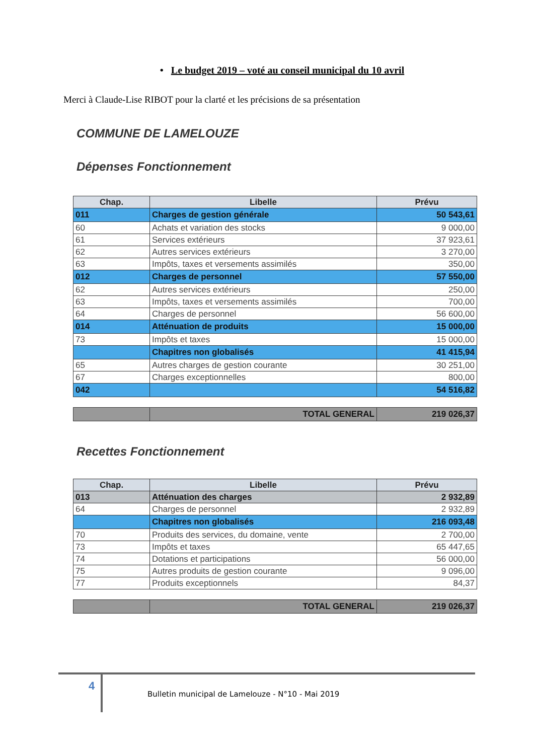• Le budget 2019 – voté au conseil municipal du 10 avril
Merci à Claude-Lise RIBOT pour la clarté et les précisions de sa présentation
COMMUNE DE LAMELOUZE
Dépenses Fonctionnement
| Chap. | Libelle | Prévu |
| --- | --- | --- |
| 011 | Charges de gestion générale | 50 543,61 |
| 60 | Achats et variation des stocks | 9 000,00 |
| 61 | Services extérieurs | 37 923,61 |
| 62 | Autres services extérieurs | 3 270,00 |
| 63 | Impôts, taxes et versements assimilés | 350,00 |
| 012 | Charges de personnel | 57 550,00 |
| 62 | Autres services extérieurs | 250,00 |
| 63 | Impôts, taxes et versements assimilés | 700,00 |
| 64 | Charges de personnel | 56 600,00 |
| 014 | Atténuation de produits | 15 000,00 |
| 73 | Impôts et taxes | 15 000,00 |
| | Chapitres non globalisés | 41 415,94 |
| 65 | Autres charges de gestion courante | 30 251,00 |
| 67 | Charges exceptionnelles | 800,00 |
| 042 | | 54 516,82 |
| | TOTAL GENERAL | 219 026,37 |
Recettes Fonctionnement
| Chap. | Libelle | Prévu |
| --- | --- | --- |
| 013 | Atténuation des charges | 2 932,89 |
| 64 | Charges de personnel | 2 932,89 |
| | Chapitres non globalisés | 216 093,48 |
| 70 | Produits des services, du domaine, vente | 2 700,00 |
| 73 | Impôts et taxes | 65 447,65 |
| 74 | Dotations et participations | 56 000,00 |
| 75 | Autres produits de gestion courante | 9 096,00 |
| 77 | Produits exceptionnels | 84,37 |
| | TOTAL GENERAL | 219 026,37 |
4
Bulletin municipal de Lamelouze - N°10 - Mai 2019